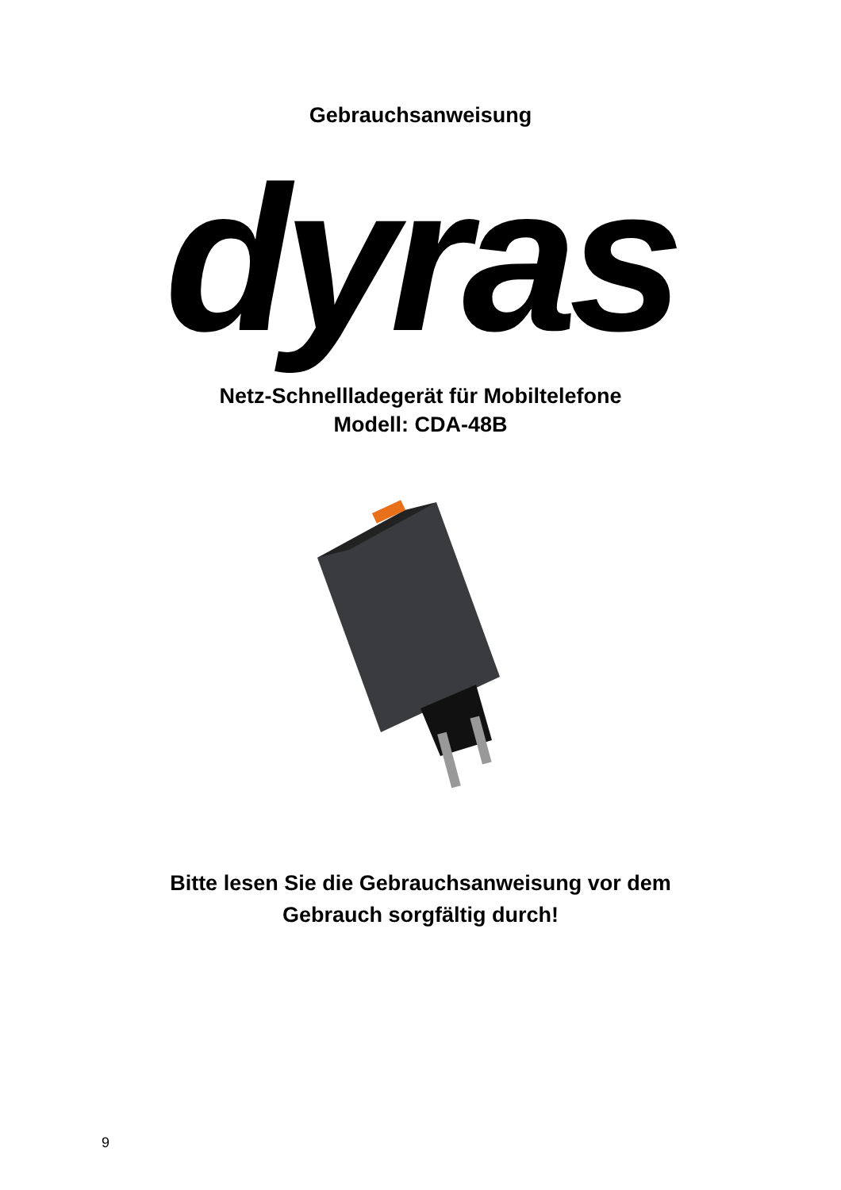Gebrauchsanweisung
dyras
Netz-Schnellladegerät für Mobiltelefone
Modell: CDA-48B
Bitte lesen Sie die Gebrauchsanweisung vor dem
Gebrauch sorgfältig durch!
9